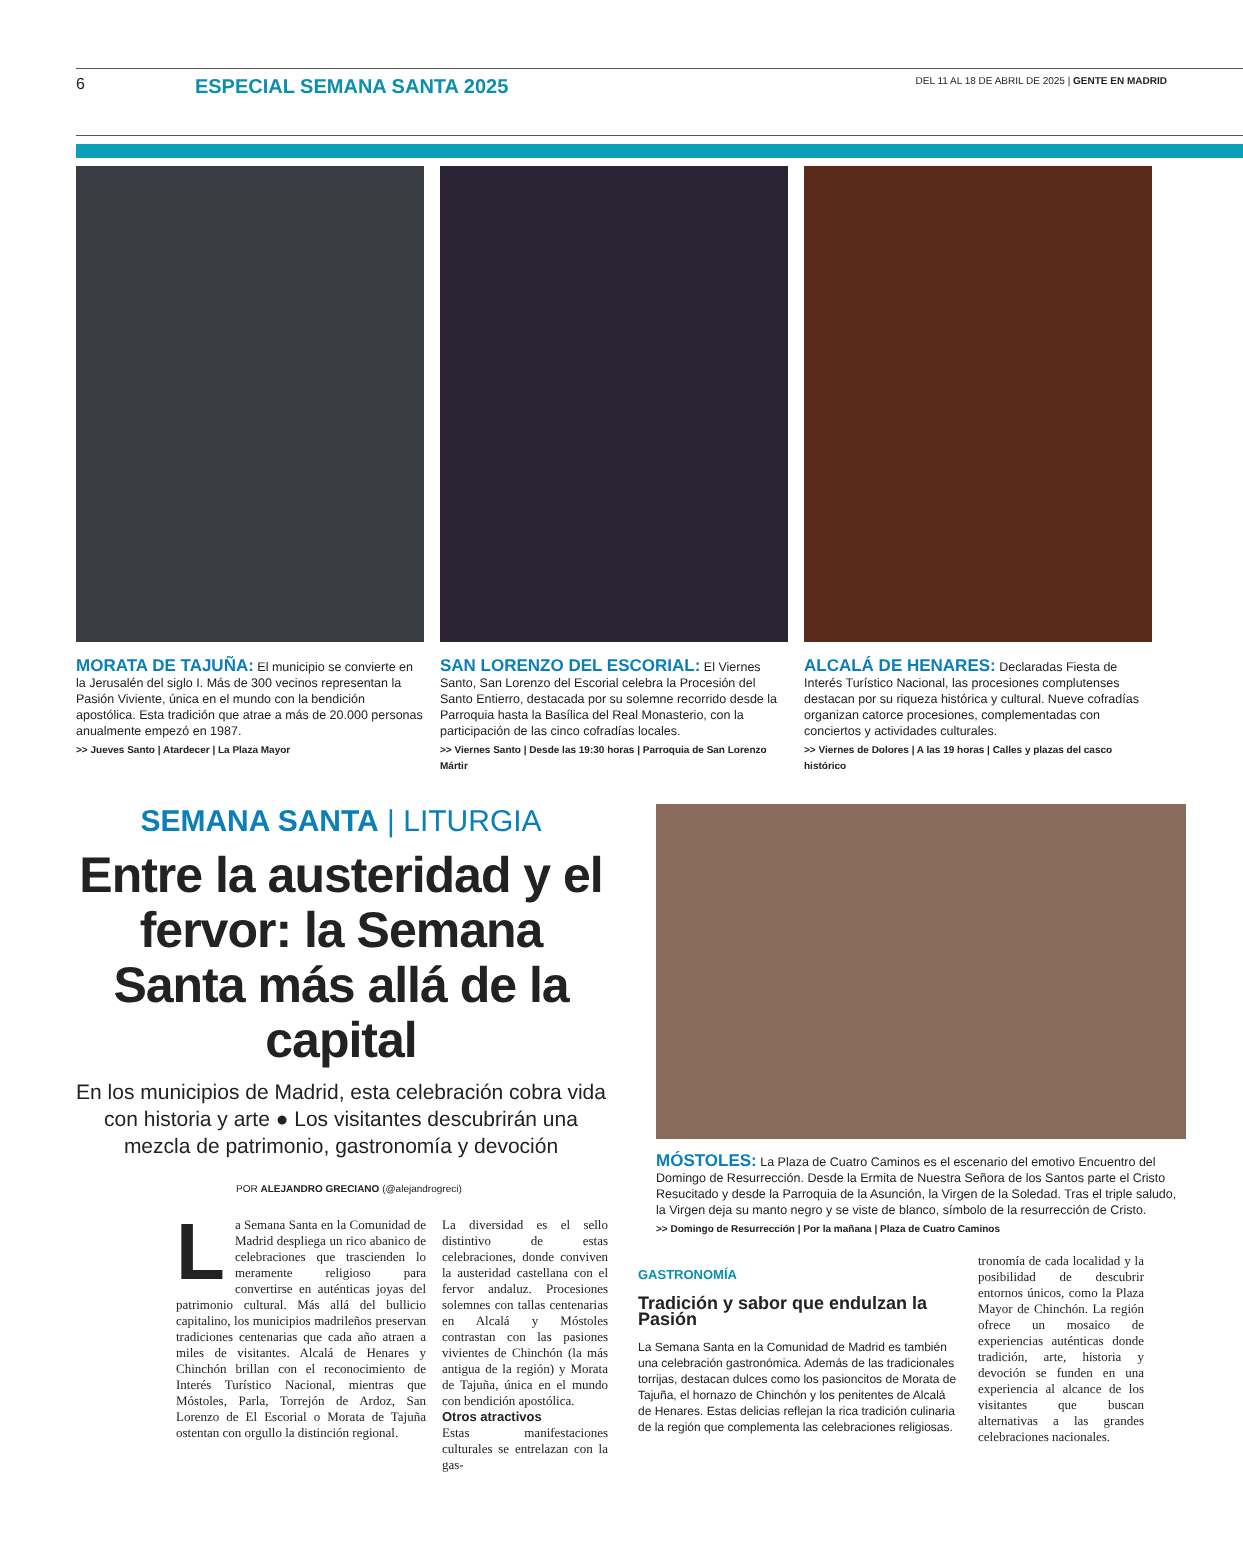6 ESPECIAL SEMANA SANTA 2025 DEL 11 AL 18 DE ABRIL DE 2025 | GENTE EN MADRID
MORATA DE TAJUÑA: El municipio se convierte en la Jerusalén del siglo I. Más de 300 vecinos representan la Pasión Viviente, única en el mundo con la bendición apostólica. Esta tradición que atrae a más de 20.000 personas anualmente empezó en 1987.
>> Jueves Santo | Atardecer | La Plaza Mayor
SAN LORENZO DEL ESCORIAL: El Viernes Santo, San Lorenzo del Escorial celebra la Procesión del Santo Entierro, destacada por su solemne recorrido desde la Parroquia hasta la Basílica del Real Monasterio, con la participación de las cinco cofradías locales.
>> Viernes Santo | Desde las 19:30 horas | Parroquia de San Lorenzo Mártir
ALCALÁ DE HENARES: Declaradas Fiesta de Interés Turístico Nacional, las procesiones complutenses destacan por su riqueza histórica y cultural. Nueve cofradías organizan catorce procesiones, complementadas con conciertos y actividades culturales.
>> Viernes de Dolores | A las 19 horas | Calles y plazas del casco histórico
SEMANA SANTA | LITURGIA
Entre la austeridad y el fervor: la Semana Santa más allá de la capital
En los municipios de Madrid, esta celebración cobra vida con historia y arte ● Los visitantes descubrirán una mezcla de patrimonio, gastronomía y devoción
POR ALEJANDRO GRECIANO (@alejandrogreci)
MÓSTOLES: La Plaza de Cuatro Caminos es el escenario del emotivo Encuentro del Domingo de Resurrección. Desde la Ermita de Nuestra Señora de los Santos parte el Cristo Resucitado y desde la Parroquia de la Asunción, la Virgen de la Soledad. Tras el triple saludo, la Virgen deja su manto negro y se viste de blanco, símbolo de la resurrección de Cristo.
>> Domingo de Resurrección | Por la mañana | Plaza de Cuatro Caminos
La Semana Santa en la Comunidad de Madrid despliega un rico abanico de celebraciones que trascienden lo meramente religioso para convertirse en auténticas joyas del patrimonio cultural. Más allá del bullicio capitalino, los municipios madrileños preservan tradiciones centenarias que cada año atraen a miles de visitantes. Alcalá de Henares y Chinchón brillan con el reconocimiento de Interés Turístico Nacional, mientras que Móstoles, Parla, Torrejón de Ardoz, San Lorenzo de El Escorial o Morata de Tajuña ostentan con orgullo la distinción regional.
La diversidad es el sello distintivo de estas celebraciones, donde conviven la austeridad castellana con el fervor andaluz. Procesiones solemnes con tallas centenarias en Alcalá y Móstoles contrastan con las pasiones vivientes de Chinchón (la más antigua de la región) y Morata de Tajuña, única en el mundo con bendición apostólica.
Otros atractivos
Estas manifestaciones culturales se entrelazan con la gas-
GASTRONOMÍA
Tradición y sabor que endulzan la Pasión
La Semana Santa en la Comunidad de Madrid es también una celebración gastronómica. Además de las tradicionales torrijas, destacan dulces como los pasioncitos de Morata de Tajuña, el hornazo de Chinchón y los penitentes de Alcalá de Henares. Estas delicias reflejan la rica tradición culinaria de la región que complementa las celebraciones religiosas.
tronomía de cada localidad y la posibilidad de descubrir entornos únicos, como la Plaza Mayor de Chinchón. La región ofrece un mosaico de experiencias auténticas donde tradición, arte, historia y devoción se funden en una experiencia al alcance de los visitantes que buscan alternativas a las grandes celebraciones nacionales.